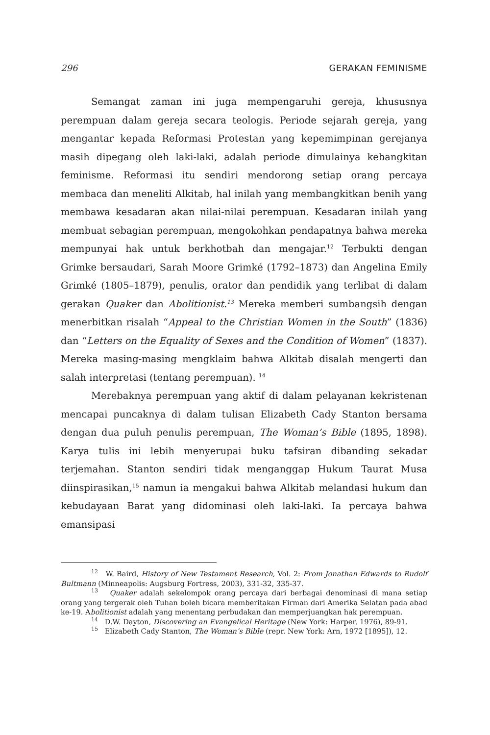296 GERAKAN FEMINISME
Semangat zaman ini juga mempengaruhi gereja, khususnya perempuan dalam gereja secara teologis. Periode sejarah gereja, yang mengantar kepada Reformasi Protestan yang kepemimpinan gerejanya masih dipegang oleh laki-laki, adalah periode dimulainya kebangkitan feminisme. Reformasi itu sendiri mendorong setiap orang percaya membaca dan meneliti Alkitab, hal inilah yang membangkitkan benih yang membawa kesadaran akan nilai-nilai perempuan. Kesadaran inilah yang membuat sebagian perempuan, mengokohkan pendapatnya bahwa mereka mempunyai hak untuk berkhotbah dan mengajar.<sup>12</sup> Terbukti dengan Grimke bersaudari, Sarah Moore Grimké (1792–1873) dan Angelina Emily Grimké (1805–1879), penulis, orator dan pendidik yang terlibat di dalam gerakan Quaker dan Abolitionist.<sup>13</sup> Mereka memberi sumbangsih dengan menerbitkan risalah “Appeal to the Christian Women in the South” (1836) dan “Letters on the Equality of Sexes and the Condition of Women” (1837). Mereka masing-masing mengklaim bahwa Alkitab disalah mengerti dan salah interpretasi (tentang perempuan). <sup>14</sup>
Merebaknya perempuan yang aktif di dalam pelayanan kekristenan mencapai puncaknya di dalam tulisan Elizabeth Cady Stanton bersama dengan dua puluh penulis perempuan, The Woman’s Bible (1895, 1898). Karya tulis ini lebih menyerupai buku tafsiran dibanding sekadar terjemahan. Stanton sendiri tidak menganggap Hukum Taurat Musa diinspirasikan,<sup>15</sup> namun ia mengakui bahwa Alkitab melandasi hukum dan kebudayaan Barat yang didominasi oleh laki-laki. Ia percaya bahwa emansipasi
<sup>12</sup> W. Baird, History of New Testament Research, Vol. 2: From Jonathan Edwards to Rudolf Bultmann (Minneapolis: Augsburg Fortress, 2003), 331-32, 335-37.
<sup>13</sup> Quaker adalah sekelompok orang percaya dari berbagai denominasi di mana setiap orang yang tergerak oleh Tuhan boleh bicara memberitakan Firman dari Amerika Selatan pada abad ke-19. Abolitionist adalah yang menentang perbudakan dan memperjuangkan hak perempuan.
<sup>14</sup> D.W. Dayton, Discovering an Evangelical Heritage (New York: Harper, 1976), 89-91.
<sup>15</sup> Elizabeth Cady Stanton, The Woman’s Bible (repr. New York: Arn, 1972 [1895]), 12.